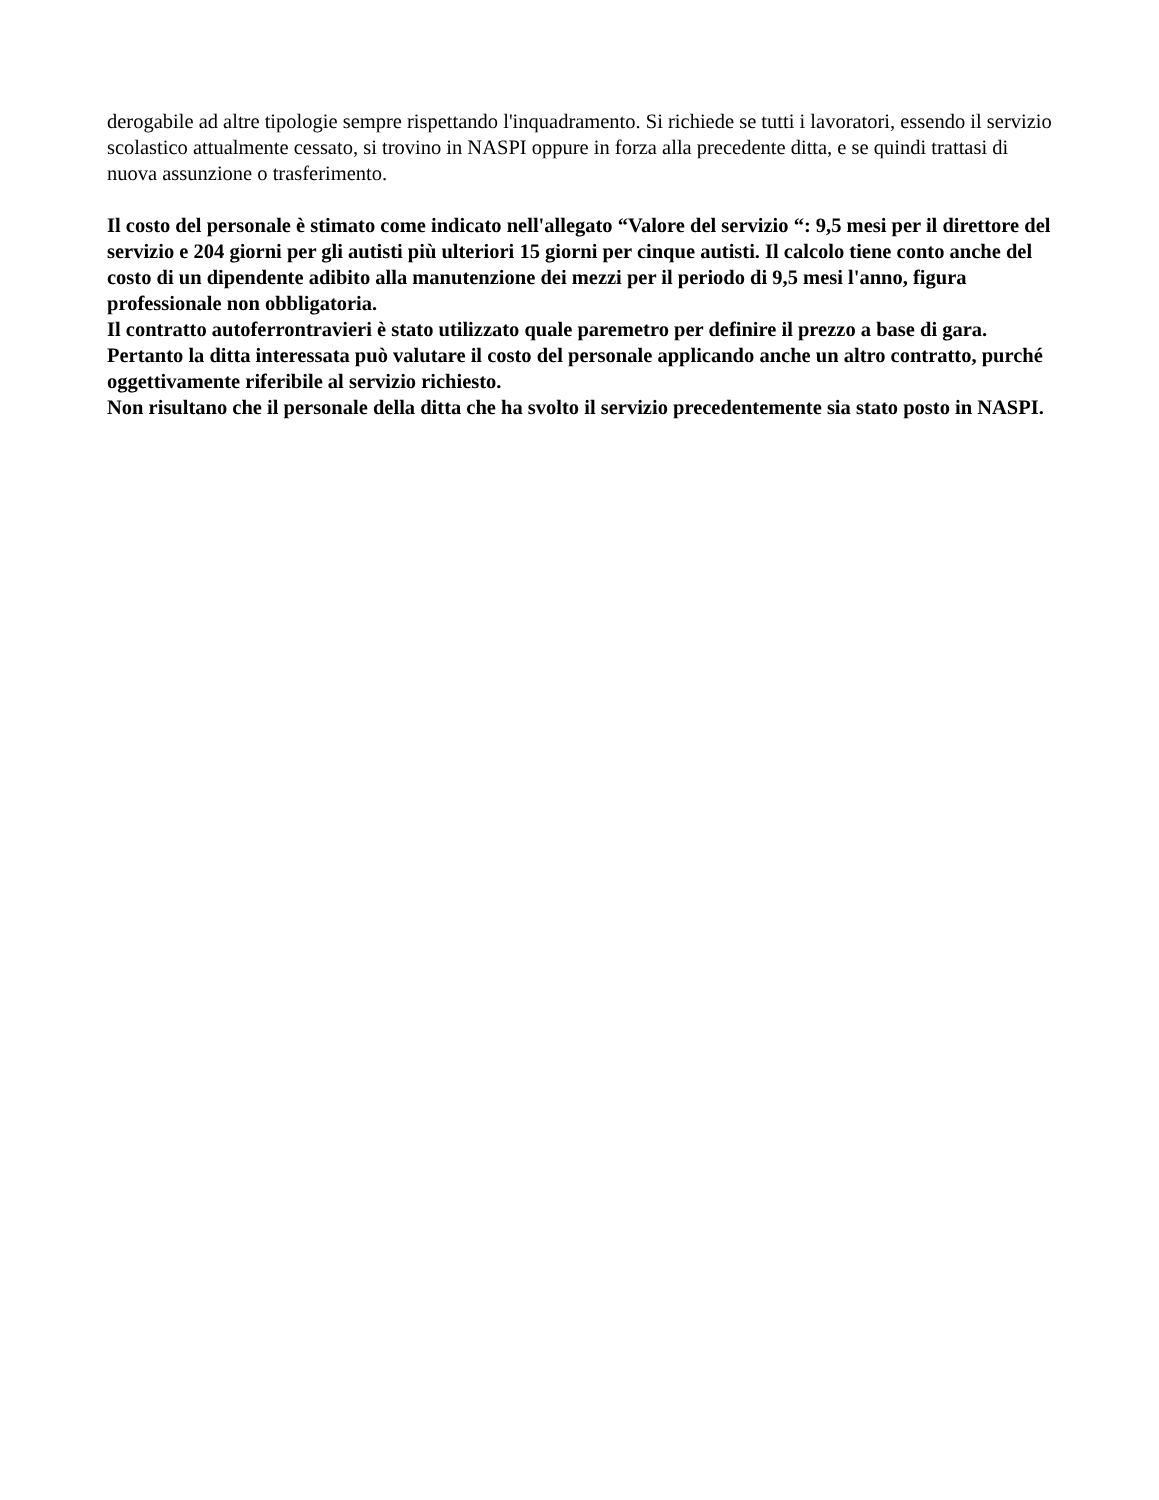derogabile ad altre tipologie sempre rispettando l'inquadramento. Si richiede se tutti i lavoratori, essendo il servizio scolastico attualmente cessato, si trovino in NASPI oppure in forza alla precedente ditta, e se quindi trattasi di nuova assunzione o trasferimento.
Il costo del personale è stimato come indicato nell'allegato “Valore del servizio “: 9,5 mesi per il direttore del servizio e 204 giorni per gli autisti più ulteriori 15 giorni per cinque autisti. Il calcolo tiene conto anche del costo di un dipendente adibito alla manutenzione dei mezzi per il periodo di 9,5 mesi l'anno, figura professionale non obbligatoria.
Il contratto autoferrontravieri è stato utilizzato quale paremetro per definire il prezzo a base di gara. Pertanto la ditta interessata può valutare il costo del personale applicando anche un altro contratto, purché oggettivamente riferibile al servizio richiesto.
Non risultano che il personale della ditta che ha svolto il servizio precedentemente sia stato posto in NASPI.